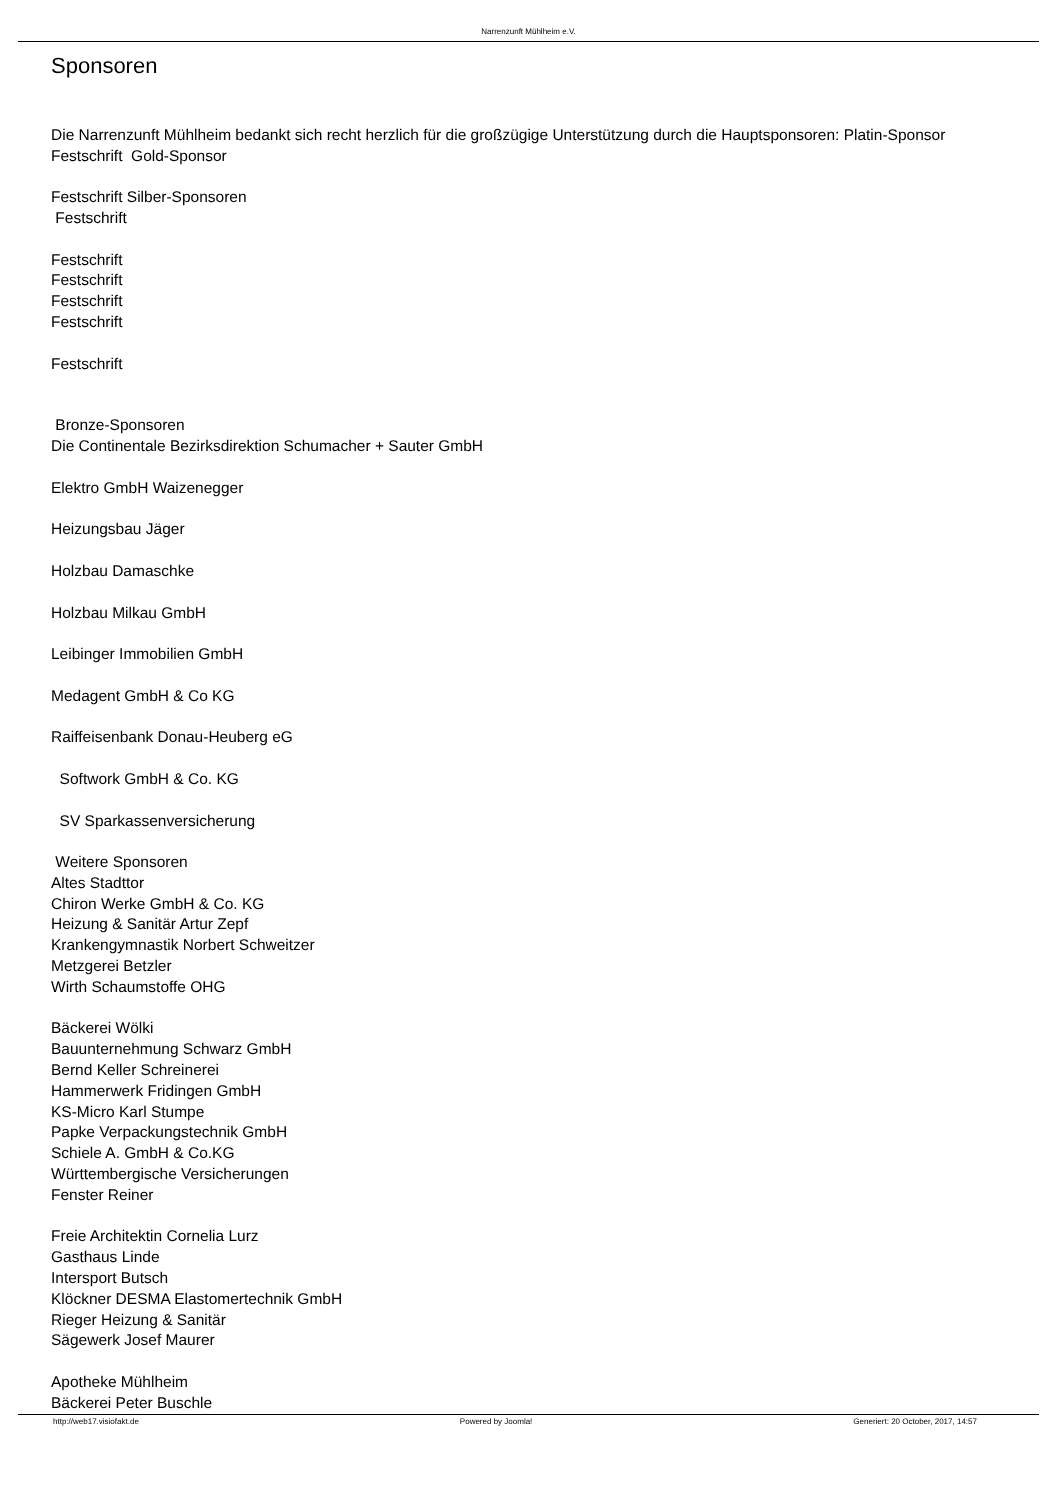Narrenzunft Mühlheim e.V.
Sponsoren
Die Narrenzunft Mühlheim bedankt sich recht herzlich für die großzügige Unterstützung durch die Hauptsponsoren: Platin-Sponsor
Festschrift Gold-Sponsor
Festschrift Silber-Sponsoren
Festschrift
Festschrift
Festschrift
Festschrift
Festschrift
Festschrift
Bronze-Sponsoren
Die Continentale Bezirksdirektion Schumacher + Sauter GmbH
Elektro GmbH Waizenegger
Heizungsbau Jäger
Holzbau Damaschke
Holzbau Milkau GmbH
Leibinger Immobilien GmbH
Medagent GmbH & Co KG
Raiffeisenbank Donau-Heuberg eG
Softwork GmbH & Co. KG
SV Sparkassenversicherung
Weitere Sponsoren
Altes Stadttor
Chiron Werke GmbH & Co. KG
Heizung & Sanitär Artur Zepf
Krankengymnastik Norbert Schweitzer
Metzgerei Betzler
Wirth Schaumstoffe OHG
Bäckerei Wölki
Bauunternehmung Schwarz GmbH
Bernd Keller Schreinerei
Hammerwerk Fridingen GmbH
KS-Micro Karl Stumpe
Papke Verpackungstechnik GmbH
Schiele A. GmbH & Co.KG
Württembergische Versicherungen
Fenster Reiner
Freie Architektin Cornelia Lurz
Gasthaus Linde
Intersport Butsch
Klöckner DESMA Elastomertechnik GmbH
Rieger Heizung & Sanitär
Sägewerk Josef Maurer
Apotheke Mühlheim
Bäckerei Peter Buschle
http://web17.visiofakt.de Powered by Joomla! Generiert: 20 October, 2017, 14:57